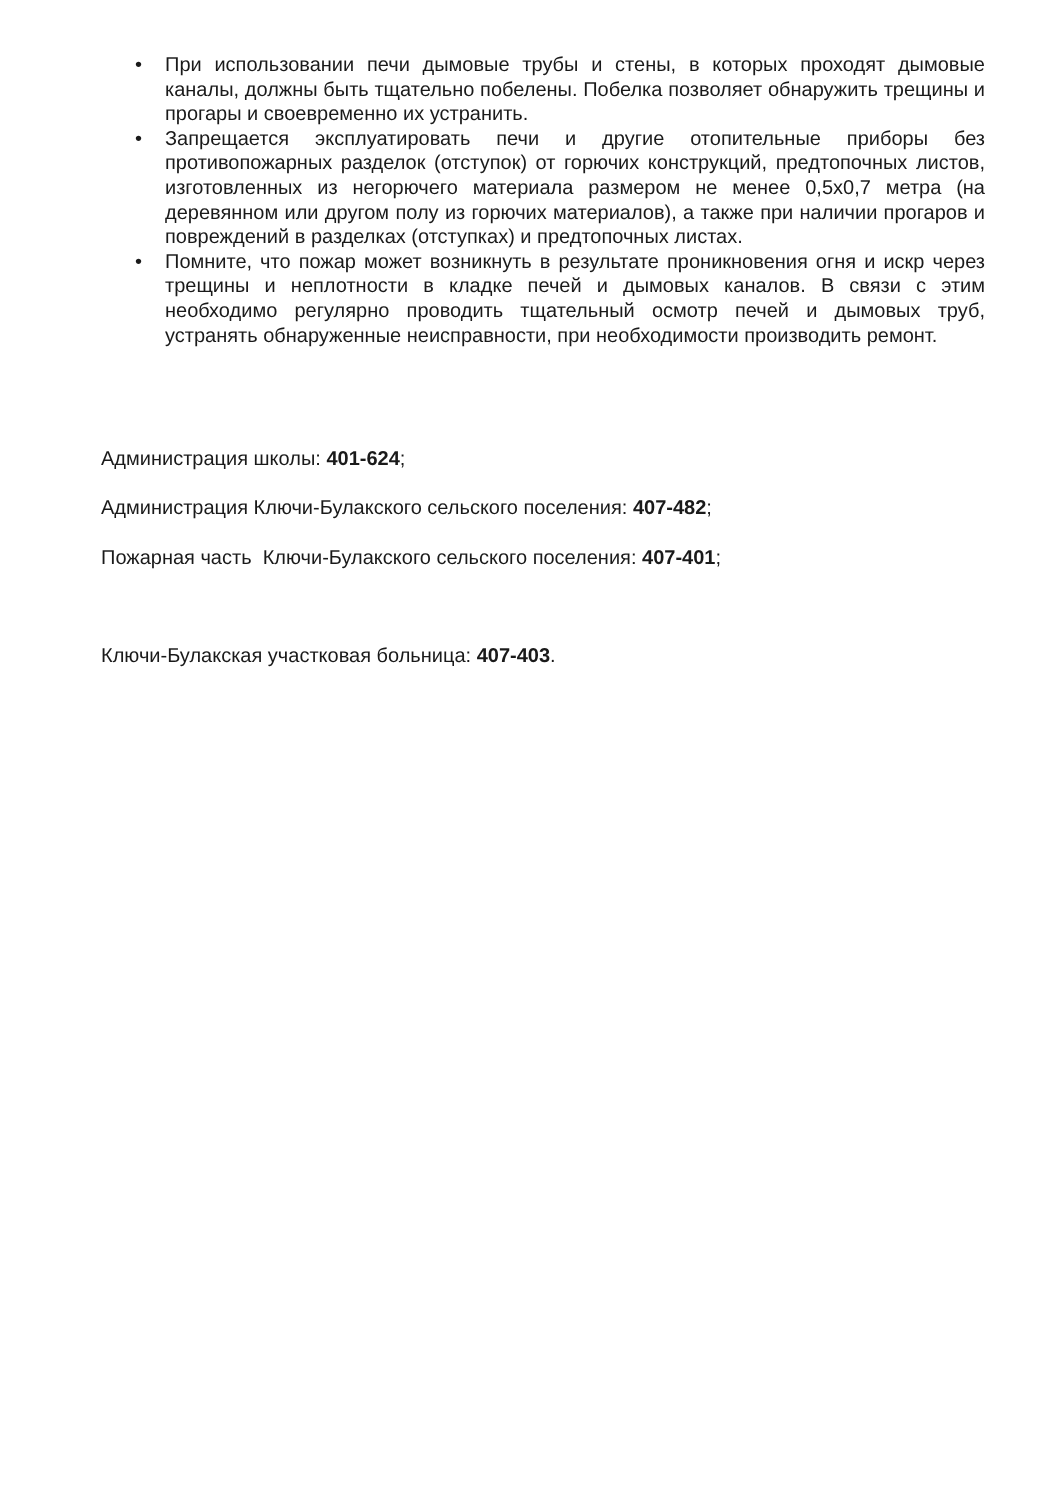• При использовании печи дымовые трубы и стены, в которых проходят дымовые каналы, должны быть тщательно побелены. Побелка позволяет обнаружить трещины и прогары и своевременно их устранить.
• Запрещается эксплуатировать печи и другие отопительные приборы без противопожарных разделок (отступок) от горючих конструкций, предтопочных листов, изготовленных из негорючего материала размером не менее 0,5х0,7 метра (на деревянном или другом полу из горючих материалов), а также при наличии прогаров и повреждений в разделках (отступках) и предтопочных листах.
• Помните, что пожар может возникнуть в результате проникновения огня и искр через трещины и неплотности в кладке печей и дымовых каналов. В связи с этим необходимо регулярно проводить тщательный осмотр печей и дымовых труб, устранять обнаруженные неисправности, при необходимости производить ремонт.
Администрация школы: 401-624;
Администрация Ключи-Булакского сельского поселения: 407-482;
Пожарная часть Ключи-Булакского сельского поселения: 407-401;
Ключи-Булакская участковая больница: 407-403.